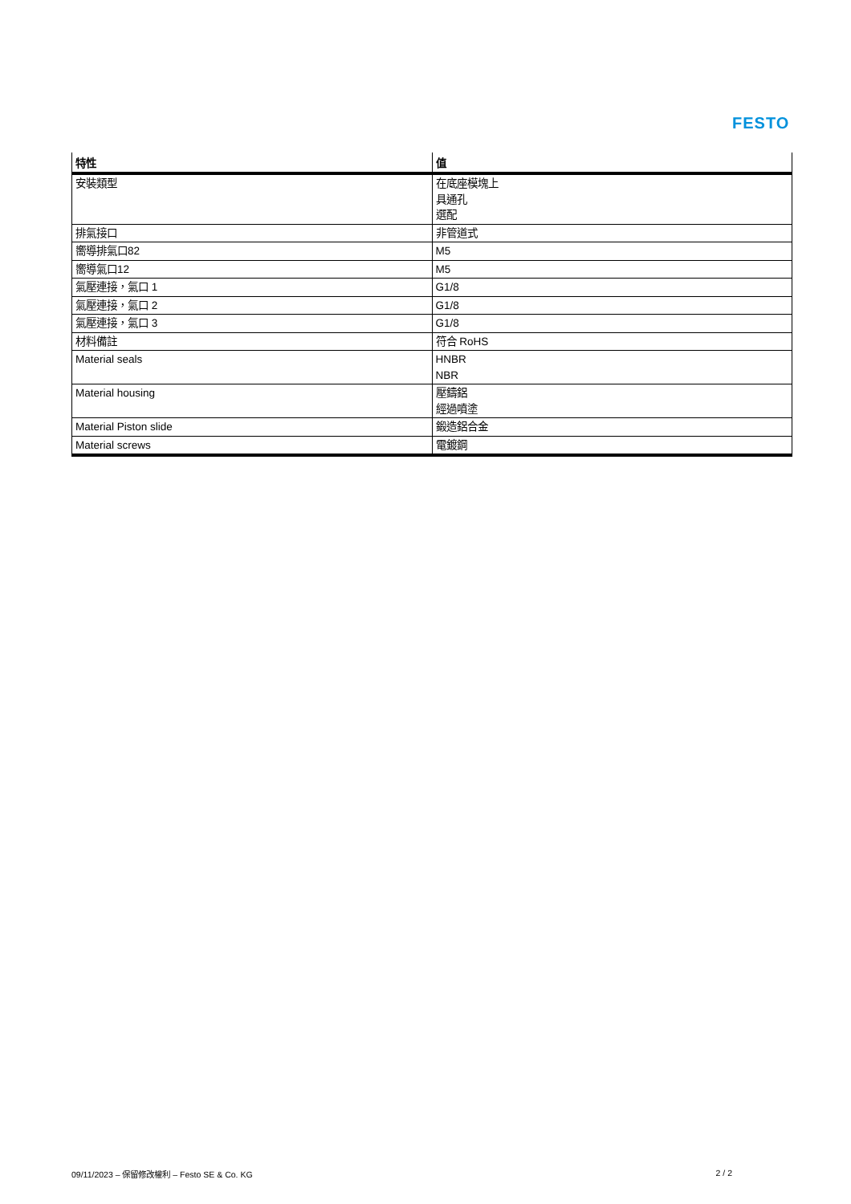FESTO
| 特性 | 值 |
| --- | --- |
| 安裝類型 | 在底座模塊上 具通孔 選配 |
| 排氣接口 | 非管道式 |
| 嚮導排氣口82 | M5 |
| 嚮導氣口12 | M5 |
| 氣壓連接，氣口 1 | G1/8 |
| 氣壓連接，氣口 2 | G1/8 |
| 氣壓連接，氣口 3 | G1/8 |
| 材料備註 | 符合 RoHS |
| Material seals | HNBR NBR |
| Material housing | 壓鑄鋁 經過噴塗 |
| Material Piston slide | 鍛造鋁合金 |
| Material screws | 電鍍鋼 |
09/11/2023 – 保留修改權利 – Festo SE & Co. KG 2 / 2